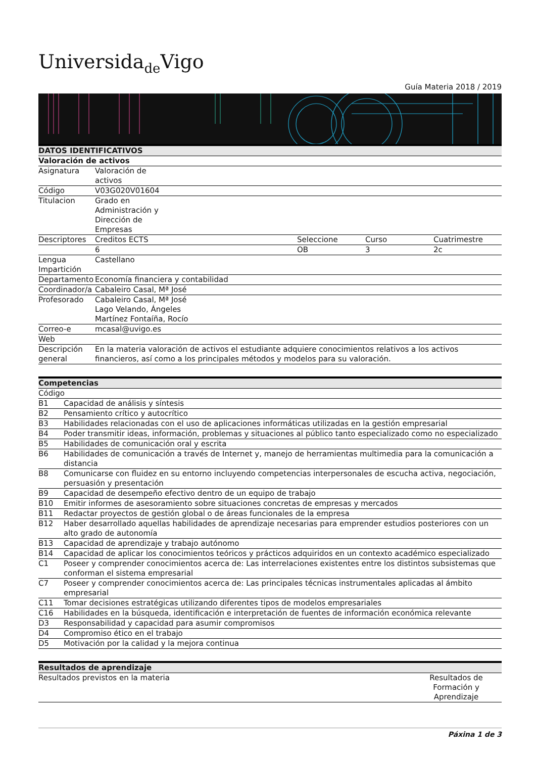Universida<sub>de</sub>Vigo
Guía Materia 2018 / 2019
| DATOS IDENTIFICATIVOS | | | | |
| --- | --- | --- | --- | --- |
| Valoración de activos | | | | |
| Asignatura | Valoración de activos | | | |
| Código | V03G020V01604 | | | |
| Titulacion | Grado en Administración y Dirección de Empresas | | | |
| Descriptores | Creditos ECTS | Seleccione | Curso | Cuatrimestre |
| | 6 | OB | 3 | 2c |
| Lengua Impartición | Castellano | | | |
| Departamento | Economía financiera y contabilidad | | | |
| Coordinador/a | Cabaleiro Casal, Mª José | | | |
| Profesorado | Cabaleiro Casal, Mª José Lago Velando, Ángeles Martínez Fontaíña, Rocío | | | |
| Correo-e | mcasal@uvigo.es | | | |
| Web | | | | |
| Descripción general | En la materia valoración de activos el estudiante adquiere conocimientos relativos a los activos financieros, así como a los principales métodos y modelos para su valoración. | | | |
| Competencias | |
| --- | --- |
| Código | |
| B1 | Capacidad de análisis y síntesis |
| B2 | Pensamiento crítico y autocrítico |
| B3 | Habilidades relacionadas con el uso de aplicaciones informáticas utilizadas en la gestión empresarial |
| B4 | Poder transmitir ideas, información, problemas y situaciones al público tanto especializado como no especializado |
| B5 | Habilidades de comunicación oral y escrita |
| B6 | Habilidades de comunicación a través de Internet y, manejo de herramientas multimedia para la comunicación a distancia |
| B8 | Comunicarse con fluidez en su entorno incluyendo competencias interpersonales de escucha activa, negociación, persuasión y presentación |
| B9 | Capacidad de desempeño efectivo dentro de un equipo de trabajo |
| B10 | Emitir informes de asesoramiento sobre situaciones concretas de empresas y mercados |
| B11 | Redactar proyectos de gestión global o de áreas funcionales de la empresa |
| B12 | Haber desarrollado aquellas habilidades de aprendizaje necesarias para emprender estudios posteriores con un alto grado de autonomía |
| B13 | Capacidad de aprendizaje y trabajo autónomo |
| B14 | Capacidad de aplicar los conocimientos teóricos y prácticos adquiridos en un contexto académico especializado |
| C1 | Poseer y comprender conocimientos acerca de: Las interrelaciones existentes entre los distintos subsistemas que conforman el sistema empresarial |
| C7 | Poseer y comprender conocimientos acerca de: Las principales técnicas instrumentales aplicadas al ámbito empresarial |
| C11 | Tomar decisiones estratégicas utilizando diferentes tipos de modelos empresariales |
| C16 | Habilidades en la búsqueda, identificación e interpretación de fuentes de información económica relevante |
| D3 | Responsabilidad y capacidad para asumir compromisos |
| D4 | Compromiso ético en el trabajo |
| D5 | Motivación por la calidad y la mejora continua |
| Resultados de aprendizaje | |
| --- | --- |
| Resultados previstos en la materia | Resultados de Formación y Aprendizaje |
Páxina 1 de 3